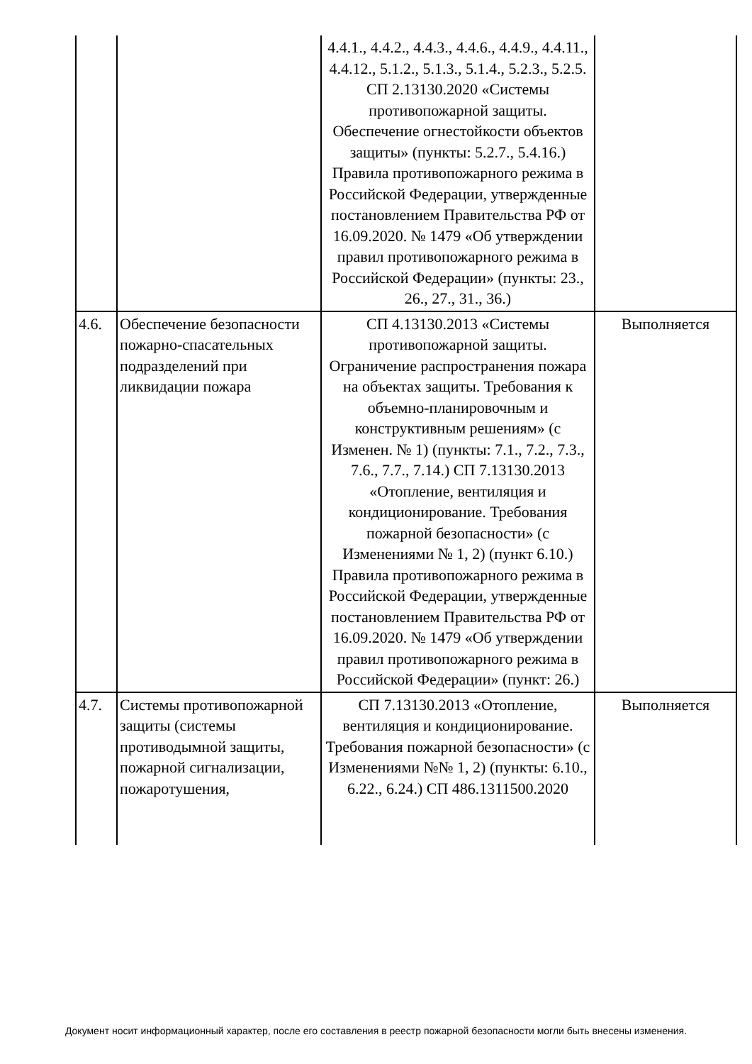| | | 4.4.1., 4.4.2., 4.4.3., 4.4.6., 4.4.9., 4.4.11., 4.4.12., 5.1.2., 5.1.3., 5.1.4., 5.2.3., 5.2.5. СП 2.13130.2020 «Системы противопожарной защиты. Обеспечение огнестойкости объектов защиты» (пункты: 5.2.7., 5.4.16.) Правила противопожарного режима в Российской Федерации, утвержденные постановлением Правительства РФ от 16.09.2020. № 1479 «Об утверждении правил противопожарного режима в Российской Федерации» (пункты: 23., 26., 27., 31., 36.) | |
| 4.6. | Обеспечение безопасности пожарно-спасательных подразделений при ликвидации пожара | СП 4.13130.2013 «Системы противопожарной защиты. Ограничение распространения пожара на объектах защиты. Требования к объемно-планировочным и конструктивным решениям» (с Изменен. № 1) (пункты: 7.1., 7.2., 7.3., 7.6., 7.7., 7.14.) СП 7.13130.2013 «Отопление, вентиляция и кондиционирование. Требования пожарной безопасности» (с Изменениями № 1, 2) (пункт 6.10.) Правила противопожарного режима в Российской Федерации, утвержденные постановлением Правительства РФ от 16.09.2020. № 1479 «Об утверждении правил противопожарного режима в Российской Федерации» (пункт: 26.) | Выполняется |
| 4.7. | Системы противопожарной защиты (системы противодымной защиты, пожарной сигнализации, пожаротушения, | СП 7.13130.2013 «Отопление, вентиляция и кондиционирование. Требования пожарной безопасности» (с Изменениями №№ 1, 2) (пункты: 6.10., 6.22., 6.24.) СП 486.1311500.2020 | Выполняется |
Документ носит информационный характер, после его составления в реестр пожарной безопасности могли быть внесены изменения.